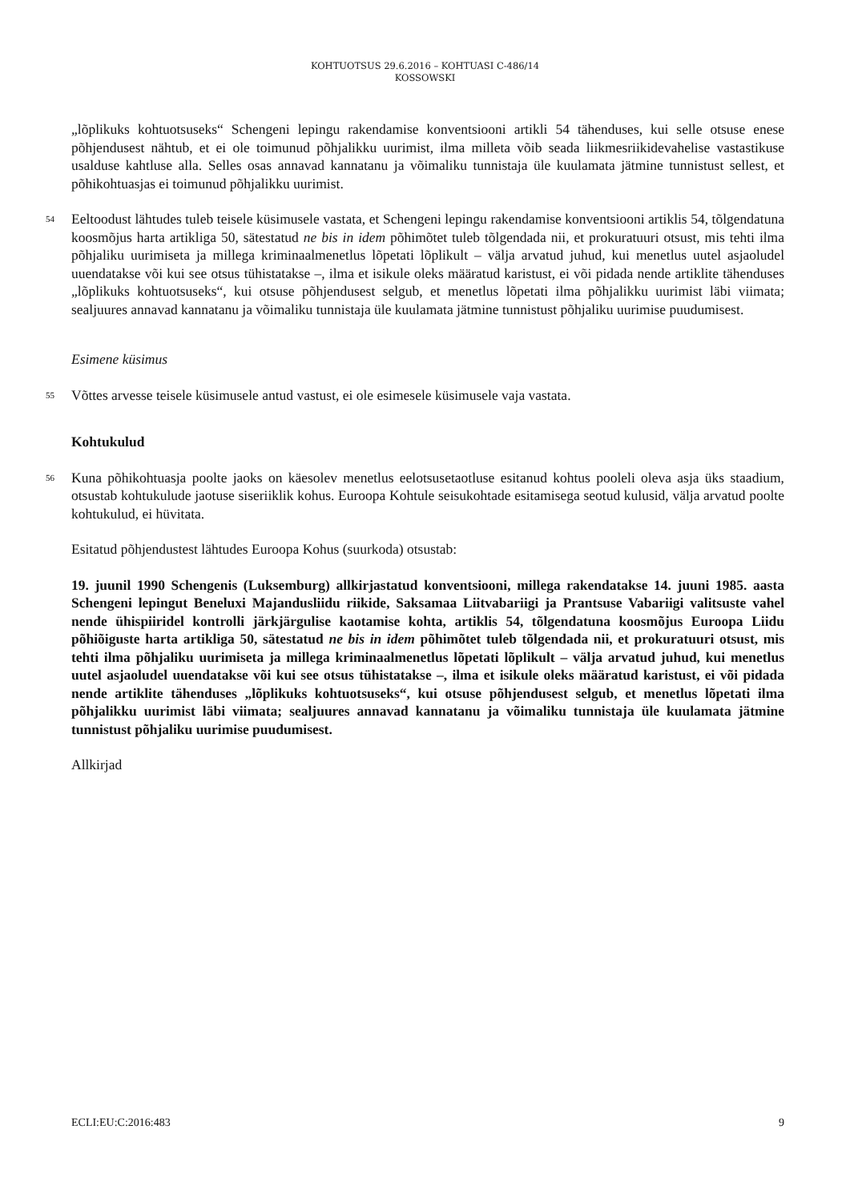KOHTUOTSUS 29.6.2016 – KOHTUASI C-486/14
KOSSOWSKI
„lõplikuks kohtuotsuseks“ Schengeni lepingu rakendamise konventsiooni artikli 54 tähenduses, kui selle otsuse enese põhjendusest nähtub, et ei ole toimunud põhjalikku uurimist, ilma milleta võib seada liikmesriikidevahelise vastastikuse usalduse kahtluse alla. Selles osas annavad kannatanu ja võimaliku tunnistaja üle kuulamata jätmine tunnistust sellest, et põhikohtuasjas ei toimunud põhjalikku uurimist.
54
Eeltoodust lähtudes tuleb teisele küsimusele vastata, et Schengeni lepingu rakendamise konventsiooni artiklis 54, tõlgendatuna koosmõjus harta artikliga 50, sätestatud ne bis in idem põhimõtet tuleb tõlgendada nii, et prokuratuuri otsust, mis tehti ilma põhjaliku uurimiseta ja millega kriminaalmenetlus lõpetati lõplikult – välja arvatud juhud, kui menetlus uutel asjaoludel uuendatakse või kui see otsus tühistatakse –, ilma et isikule oleks määratud karistust, ei või pidada nende artiklite tähenduses „lõplikuks kohtuotsuseks“, kui otsuse põhjendusest selgub, et menetlus lõpetati ilma põhjalikku uurimist läbi viimata; sealjuures annavad kannatanu ja võimaliku tunnistaja üle kuulamata jätmine tunnistust põhjaliku uurimise puudumisest.
Esimene küsimus
55
Võttes arvesse teisele küsimusele antud vastust, ei ole esimesele küsimusele vaja vastata.
Kohtukulud
56
Kuna põhikohtuasja poolte jaoks on käesolev menetlus eelotsusetaotluse esitanud kohtus pooleli oleva asja üks staadium, otsustab kohtukulude jaotuse siseriiklik kohus. Euroopa Kohtule seisukohtade esitamisega seotud kulusid, välja arvatud poolte kohtukulud, ei hüvitata.
Esitatud põhjendustest lähtudes Euroopa Kohus (suurkoda) otsustab:
19. juunil 1990 Schengenis (Luksemburg) allkirjastatud konventsiooni, millega rakendatakse 14. juuni 1985. aasta Schengeni lepingut Beneluxi Majandusliidu riikide, Saksamaa Liitvabariigi ja Prantsuse Vabariigi valitsuste vahel nende ühispiiridel kontrolli järkjärgulise kaotamise kohta, artiklis 54, tõlgendatuna koosmõjus Euroopa Liidu põhiõiguste harta artikliga 50, sätestatud ne bis in idem põhimõtet tuleb tõlgendada nii, et prokuratuuri otsust, mis tehti ilma põhjaliku uurimiseta ja millega kriminaalmenetlus lõpetati lõplikult – välja arvatud juhud, kui menetlus uutel asjaoludel uuendatakse või kui see otsus tühistatakse –, ilma et isikule oleks määratud karistust, ei või pidada nende artiklite tähenduses „lõplikuks kohtuotsuseks“, kui otsuse põhjendusest selgub, et menetlus lõpetati ilma põhjalikku uurimist läbi viimata; sealjuures annavad kannatanu ja võimaliku tunnistaja üle kuulamata jätmine tunnistust põhjaliku uurimise puudumisest.
Allkirjad
ECLI:EU:C:2016:483 9